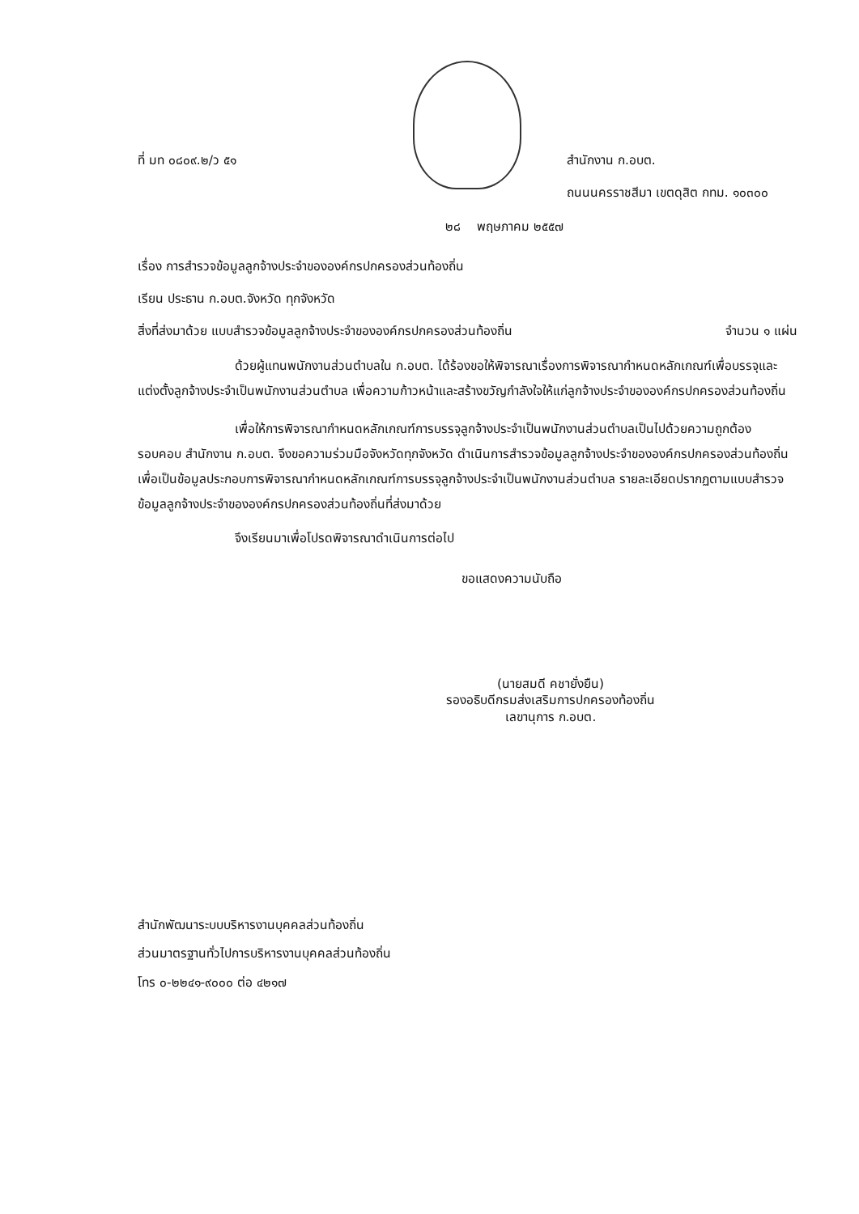ที่ มท ๐๘๐๙.๒/ว ๕๑ สำนักงาน ก.อบต.
ถนนนครราชสีมา เขตดุสิต กทม. ๑๐๓๐๐
๒๘ พฤษภาคม ๒๕๕๗
เรื่อง การสำรวจข้อมูลลูกจ้างประจำขององค์กรปกครองส่วนท้องถิ่น
เรียน ประธาน ก.อบต.จังหวัด ทุกจังหวัด
สิ่งที่ส่งมาด้วย แบบสำรวจข้อมูลลูกจ้างประจำขององค์กรปกครองส่วนท้องถิ่น
จำนวน ๑ แผ่น
ด้วยผู้แทนพนักงานส่วนตำบลใน ก.อบต. ได้ร้องขอให้พิจารณาเรื่องการพิจารณากำหนดหลักเกณฑ์เพื่อบรรจุและแต่งตั้งลูกจ้างประจำเป็นพนักงานส่วนตำบล เพื่อความก้าวหน้าและสร้างขวัญกำลังใจให้แก่ลูกจ้างประจำขององค์กรปกครองส่วนท้องถิ่น
เพื่อให้การพิจารณากำหนดหลักเกณฑ์การบรรจุลูกจ้างประจำเป็นพนักงานส่วนตำบลเป็นไปด้วยความถูกต้อง รอบคอบ สำนักงาน ก.อบต. จึงขอความร่วมมือจังหวัดทุกจังหวัด ดำเนินการสำรวจข้อมูลลูกจ้างประจำขององค์กรปกครองส่วนท้องถิ่น เพื่อเป็นข้อมูลประกอบการพิจารณากำหนดหลักเกณฑ์การบรรจุลูกจ้างประจำเป็นพนักงานส่วนตำบล รายละเอียดปรากฏตามแบบสำรวจข้อมูลลูกจ้างประจำขององค์กรปกครองส่วนท้องถิ่นที่ส่งมาด้วย
จึงเรียนมาเพื่อโปรดพิจารณาดำเนินการต่อไป
ขอแสดงความนับถือ
(นายสมดี คชายั่งยืน)
รองอธิบดีกรมส่งเสริมการปกครองท้องถิ่น
เลขานุการ ก.อบต.
สำนักพัฒนาระบบบริหารงานบุคคลส่วนท้องถิ่น
ส่วนมาตรฐานทั่วไปการบริหารงานบุคคลส่วนท้องถิ่น
โทร ๐-๒๒๔๑-๙๐๐๐ ต่อ ๔๒๑๗